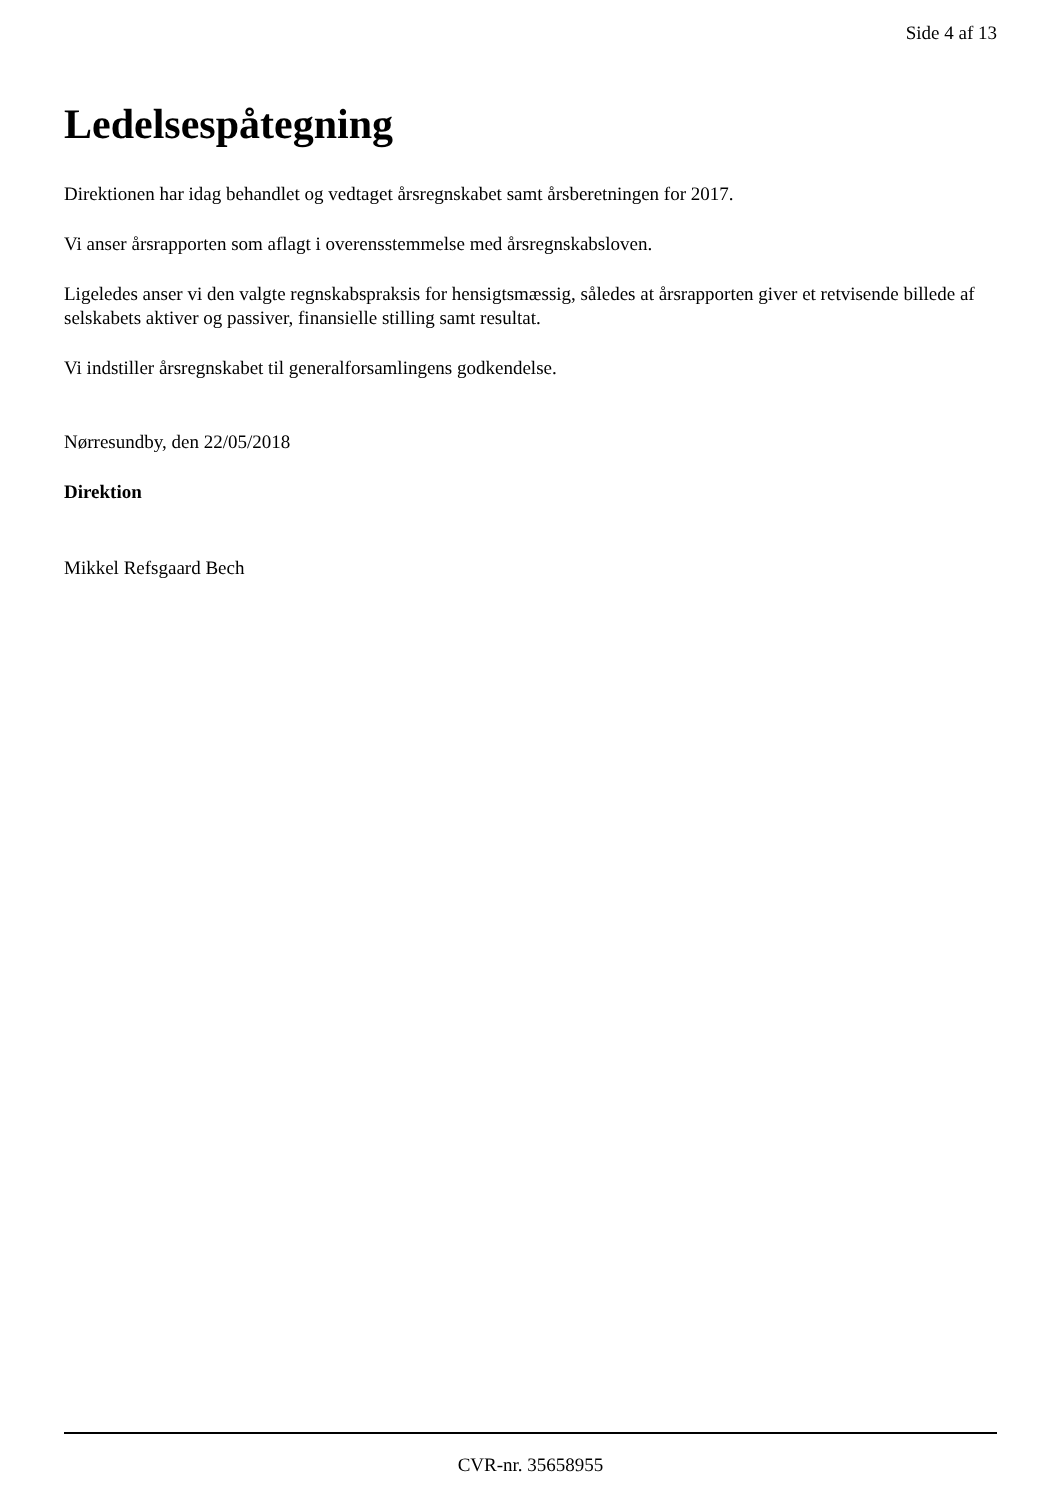Side 4 af 13
Ledelsespåtegning
Direktionen har idag behandlet og vedtaget årsregnskabet samt årsberetningen for 2017.
Vi anser årsrapporten som aflagt i overensstemmelse med årsregnskabsloven.
Ligeledes anser vi den valgte regnskabspraksis for hensigtsmæssig, således at årsrapporten giver et retvisende billede af selskabets aktiver og passiver, finansielle stilling samt resultat.
Vi indstiller årsregnskabet til generalforsamlingens godkendelse.
Nørresundby, den 22/05/2018
Direktion
Mikkel Refsgaard Bech
CVR-nr. 35658955